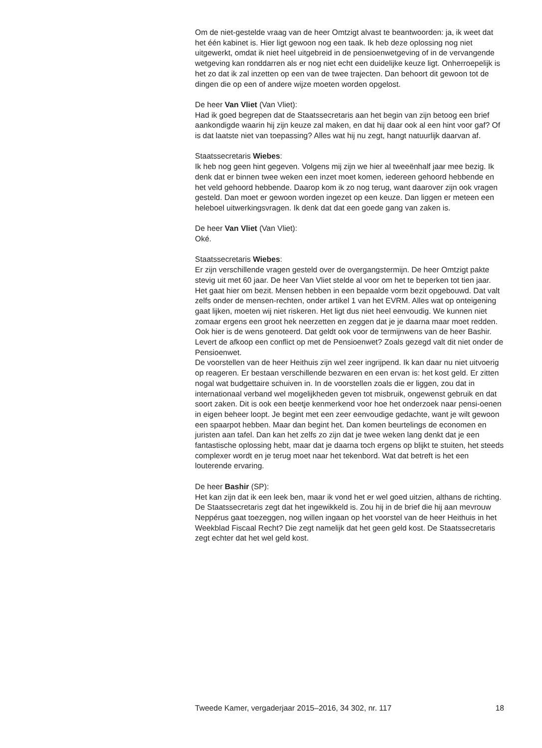Om de niet-gestelde vraag van de heer Omtzigt alvast te beantwoorden: ja, ik weet dat het één kabinet is. Hier ligt gewoon nog een taak. Ik heb deze oplossing nog niet uitgewerkt, omdat ik niet heel uitgebreid in de pensioenwetgeving of in de vervangende wetgeving kan ronddarren als er nog niet echt een duidelijke keuze ligt. Onherroepelijk is het zo dat ik zal inzetten op een van de twee trajecten. Dan behoort dit gewoon tot de dingen die op een of andere wijze moeten worden opgelost.
De heer Van Vliet (Van Vliet):
Had ik goed begrepen dat de Staatssecretaris aan het begin van zijn betoog een brief aankondigde waarin hij zijn keuze zal maken, en dat hij daar ook al een hint voor gaf? Of is dat laatste niet van toepassing? Alles wat hij nu zegt, hangt natuurlijk daarvan af.
Staatssecretaris Wiebes:
Ik heb nog geen hint gegeven. Volgens mij zijn we hier al tweeënhalf jaar mee bezig. Ik denk dat er binnen twee weken een inzet moet komen, iedereen gehoord hebbende en het veld gehoord hebbende. Daarop kom ik zo nog terug, want daarover zijn ook vragen gesteld. Dan moet er gewoon worden ingezet op een keuze. Dan liggen er meteen een heleboel uitwerkingsvragen. Ik denk dat dat een goede gang van zaken is.
De heer Van Vliet (Van Vliet):
Oké.
Staatssecretaris Wiebes:
Er zijn verschillende vragen gesteld over de overgangstermijn. De heer Omtzigt pakte stevig uit met 60 jaar. De heer Van Vliet stelde al voor om het te beperken tot tien jaar. Het gaat hier om bezit. Mensen hebben in een bepaalde vorm bezit opgebouwd. Dat valt zelfs onder de mensen-rechten, onder artikel 1 van het EVRM. Alles wat op onteigening gaat lijken, moeten wij niet riskeren. Het ligt dus niet heel eenvoudig. We kunnen niet zomaar ergens een groot hek neerzetten en zeggen dat je je daarna maar moet redden. Ook hier is de wens genoteerd. Dat geldt ook voor de termijnwens van de heer Bashir.
Levert de afkoop een conflict op met de Pensioenwet? Zoals gezegd valt dit niet onder de Pensioenwet.
De voorstellen van de heer Heithuis zijn wel zeer ingrijpend. Ik kan daar nu niet uitvoerig op reageren. Er bestaan verschillende bezwaren en een ervan is: het kost geld. Er zitten nogal wat budgettaire schuiven in. In de voorstellen zoals die er liggen, zou dat in internationaal verband wel mogelijkheden geven tot misbruik, ongewenst gebruik en dat soort zaken. Dit is ook een beetje kenmerkend voor hoe het onderzoek naar pensi-oenen in eigen beheer loopt. Je begint met een zeer eenvoudige gedachte, want je wilt gewoon een spaarpot hebben. Maar dan begint het. Dan komen beurtelings de economen en juristen aan tafel. Dan kan het zelfs zo zijn dat je twee weken lang denkt dat je een fantastische oplossing hebt, maar dat je daarna toch ergens op blijkt te stuiten, het steeds complexer wordt en je terug moet naar het tekenbord. Wat dat betreft is het een louterende ervaring.
De heer Bashir (SP):
Het kan zijn dat ik een leek ben, maar ik vond het er wel goed uitzien, althans de richting. De Staatssecretaris zegt dat het ingewikkeld is. Zou hij in de brief die hij aan mevrouw Neppérus gaat toezeggen, nog willen ingaan op het voorstel van de heer Heithuis in het Weekblad Fiscaal Recht? Die zegt namelijk dat het geen geld kost. De Staatssecretaris zegt echter dat het wel geld kost.
Tweede Kamer, vergaderjaar 2015–2016, 34 302, nr. 117 18